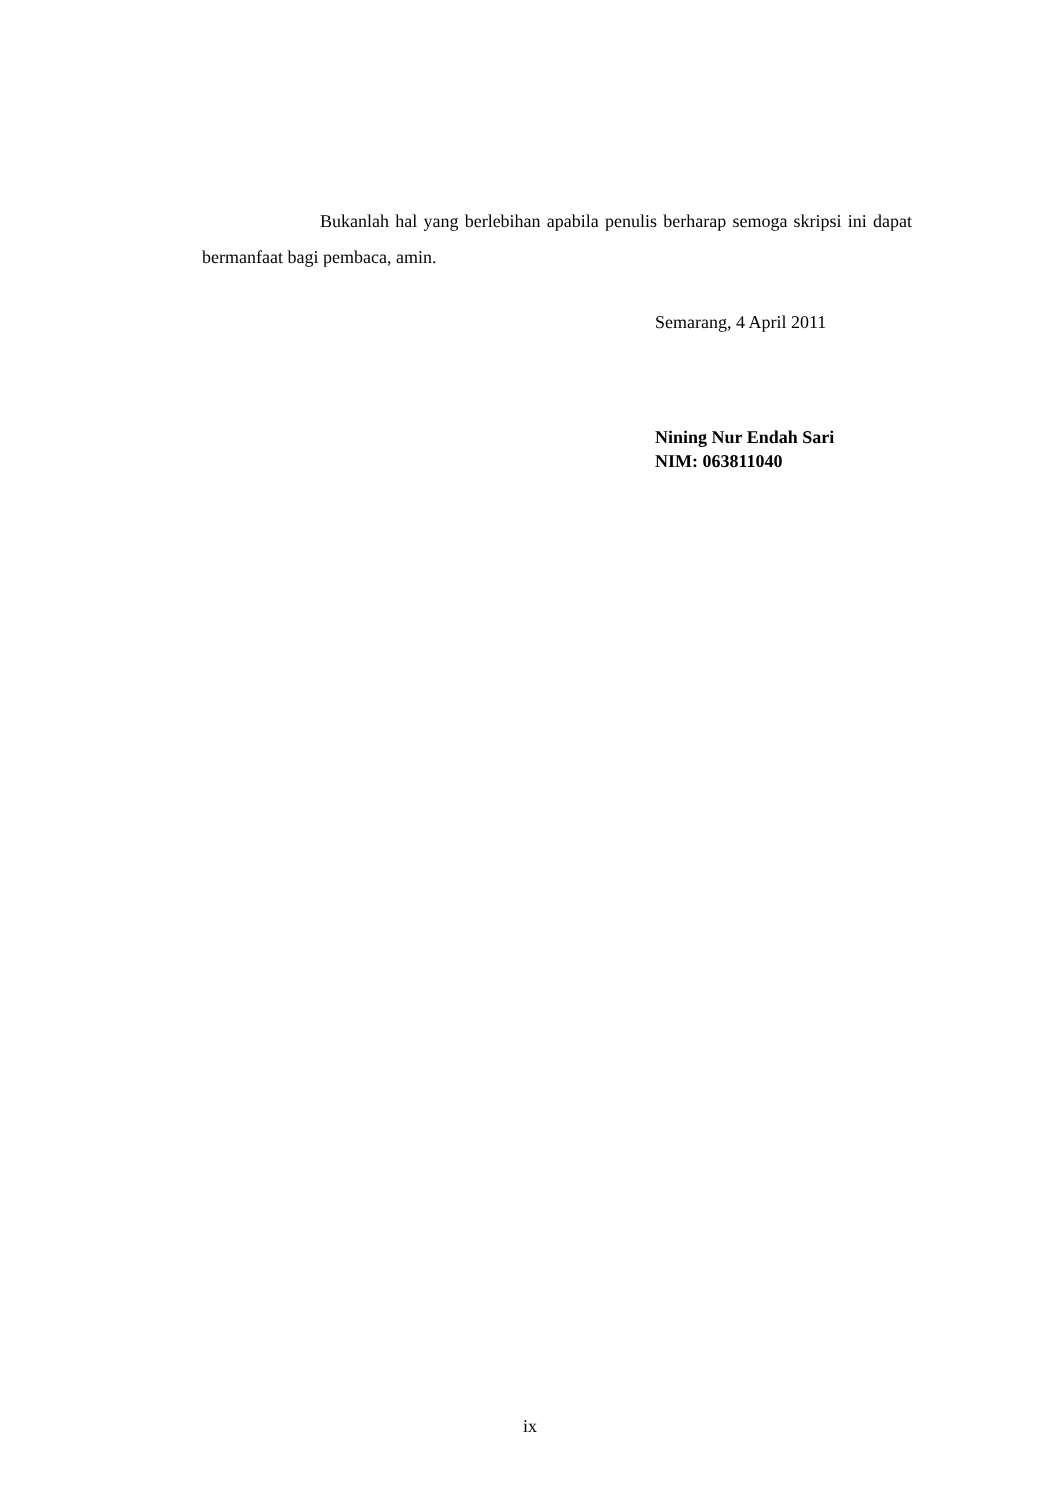Bukanlah hal yang berlebihan apabila penulis berharap semoga skripsi ini dapat bermanfaat bagi pembaca, amin.
Semarang, 4 April 2011
Nining Nur Endah Sari
NIM: 063811040
ix